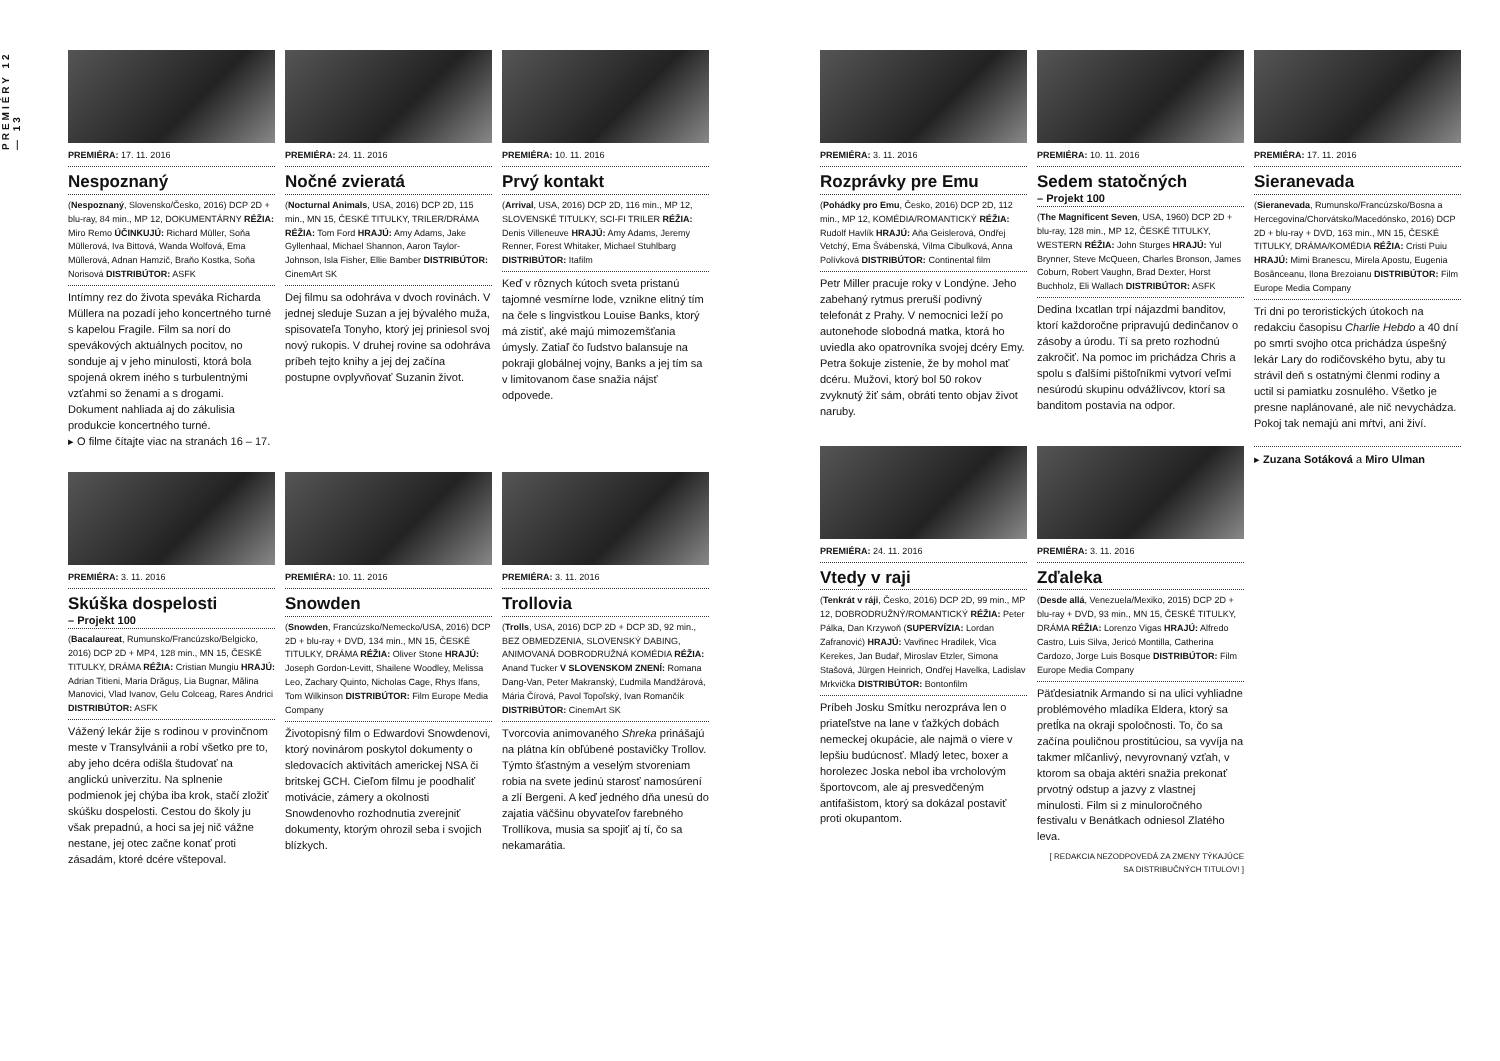PREMIÉRY 12 — 13
PREMIÉRA: 17. 11. 2016
Nespoznaný
(Nespoznaný, Slovensko/Česko, 2016) DCP 2D + blu-ray, 84 min., MP 12, DOKUMENTÁRNY RÉŽIA: Miro Remo ÚČINKUJÚ: Richard Müller, Soňa Müllerová, Iva Bittová, Wanda Wolfová, Ema Müllerová, Adnan Hamzič, Braňo Kostka, Soňa Norisová DISTRIBÚTOR: ASFK
Intímny rez do života speváka Richarda Müllera na pozadí jeho koncertného turné s kapelou Fragile. Film sa norí do spevákových aktuálnych pocitov, no sonduje aj v jeho minulosti, ktorá bola spojená okrem iného s turbulentnými vzťahmi so ženami a s drogami. Dokument nahliada aj do zákulisia produkcie koncertného turné.
▸ O filme čítajte viac na stranách 16 – 17.
PREMIÉRA: 24. 11. 2016
Nočné zvieratá
(Nocturnal Animals, USA, 2016) DCP 2D, 115 min., MN 15, ČESKÉ TITULKY, TRILER/DRÁMA RÉŽIA: Tom Ford HRAJÚ: Amy Adams, Jake Gyllenhaal, Michael Shannon, Aaron Taylor-Johnson, Isla Fisher, Ellie Bamber DISTRIBÚTOR: CinemArt SK
Dej filmu sa odohráva v dvoch rovinách. V jednej sleduje Suzan a jej bývalého muža, spisovateľa Tonyho, ktorý jej priniesol svoj nový rukopis. V druhej rovine sa odohráva príbeh tejto knihy a jej dej začína postupne ovplyvňovať Suzanin život.
PREMIÉRA: 10. 11. 2016
Prvý kontakt
(Arrival, USA, 2016) DCP 2D, 116 min., MP 12, SLOVENSKÉ TITULKY, SCI-FI TRILER RÉŽIA: Denis Villeneuve HRAJÚ: Amy Adams, Jeremy Renner, Forest Whitaker, Michael Stuhlbarg DISTRIBÚTOR: Itafilm
Keď v rôznych kútoch sveta pristanú tajomné vesmírne lode, vznikne elitný tím na čele s lingvistkou Louise Banks, ktorý má zistiť, aké majú mimozemšťania úmysly. Zatiaľ čo ľudstvo balansuje na pokraji globálnej vojny, Banks a jej tím sa v limitovanom čase snažia nájsť odpovede.
PREMIÉRA: 3. 11. 2016
Skúška dospelosti
– Projekt 100
(Bacalaureat, Rumunsko/Francúzsko/Belgicko, 2016) DCP 2D + MP4, 128 min., MN 15, ČESKÉ TITULKY, DRÁMA RÉŽIA: Cristian Mungiu HRAJÚ: Adrian Titieni, Maria Drăguș, Lia Bugnar, Mălina Manovici, Vlad Ivanov, Gelu Colceag, Rares Andrici DISTRIBÚTOR: ASFK
Vážený lekár žije s rodinou v provinčnom meste v Transylvánii a robí všetko pre to, aby jeho dcéra odišla študovať na anglickú univerzitu. Na splnenie podmienok jej chýba iba krok, stačí zložiť skúšku dospelosti. Cestou do školy ju však prepadnú, a hoci sa jej nič vážne nestane, jej otec začne konať proti zásadám, ktoré dcére vštepoval.
PREMIÉRA: 10. 11. 2016
Snowden
(Snowden, Francúzsko/Nemecko/USA, 2016) DCP 2D + blu-ray + DVD, 134 min., MN 15, ČESKÉ TITULKY, DRÁMA RÉŽIA: Oliver Stone HRAJÚ: Joseph Gordon-Levitt, Shailene Woodley, Melissa Leo, Zachary Quinto, Nicholas Cage, Rhys Ifans, Tom Wilkinson DISTRIBÚTOR: Film Europe Media Company
Životopisný film o Edwardovi Snowdenovi, ktorý novinárom poskytol dokumenty o sledovacích aktivitách americkej NSA či britskej GCH. Cieľom filmu je poodhaliť motivácie, zámery a okolnosti Snowdenovho rozhodnutia zverejniť dokumenty, ktorým ohrozil seba i svojich blízkych.
PREMIÉRA: 3. 11. 2016
Trollovia
(Trolls, USA, 2016) DCP 2D + DCP 3D, 92 min., BEZ OBMEDZENIA, SLOVENSKÝ DABING, ANIMOVANÁ DOBRODRUŽNÁ KOMÉDIA RÉŽIA: Anand Tucker V SLOVENSKOM ZNENÍ: Romana Dang-Van, Peter Makranský, Ľudmila Mandžárová, Mária Čírová, Pavol Topoľský, Ivan Romančík DISTRIBÚTOR: CinemArt SK
Tvorcovia animovaného Shreka prinášajú na plátna kín obľúbené postavičky Trollov. Týmto šťastným a veselým stvoreniam robia na svete jedinú starosť namosúrení a zlí Bergeni. A keď jedného dňa unesú do zajatia väčšinu obyvateľov farebného Trollíkova, musia sa spojiť aj tí, čo sa nekamarátia.
PREMIÉRA: 3. 11. 2016
Rozprávky pre Emu
(Pohádky pro Emu, Česko, 2016) DCP 2D, 112 min., MP 12, KOMÉDIA/ROMANTICKÝ RÉŽIA: Rudolf Havlík HRAJÚ: Aňa Geislerová, Ondřej Vetchý, Ema Švábenská, Vilma Cibulková, Anna Polívková DISTRIBÚTOR: Continental film
Petr Miller pracuje roky v Londýne. Jeho zabehaný rytmus preruší podivný telefonát z Prahy. V nemocnici leží po autonehode slobodná matka, ktorá ho uviedla ako opatrovníka svojej dcéry Emy. Petra šokuje zistenie, že by mohol mať dcéru. Mužovi, ktorý bol 50 rokov zvyknutý žiť sám, obráti tento objav život naruby.
PREMIÉRA: 10. 11. 2016
Sedem statočných
– Projekt 100
(The Magnificent Seven, USA, 1960) DCP 2D + blu-ray, 128 min., MP 12, ČESKÉ TITULKY, WESTERN RÉŽIA: John Sturges HRAJÚ: Yul Brynner, Steve McQueen, Charles Bronson, James Coburn, Robert Vaughn, Brad Dexter, Horst Buchholz, Eli Wallach DISTRIBÚTOR: ASFK
Dedina Ixcatlan trpí nájazdmi banditov, ktorí každoročne pripravujú dedinčanov o zásoby a úrodu. Tí sa preto rozhodnú zakročiť. Na pomoc im prichádza Chris a spolu s ďalšími pištoľníkmi vytvorí veľmi nesúrodú skupinu odvážlivcov, ktorí sa banditom postavia na odpor.
PREMIÉRA: 17. 11. 2016
Sieranevada
(Sieranevada, Rumunsko/Francúzsko/Bosna a Hercegovina/Chorvátsko/Macedónsko, 2016) DCP 2D + blu-ray + DVD, 163 min., MN 15, ČESKÉ TITULKY, DRÁMA/KOMÉDIA RÉŽIA: Cristi Puiu HRAJÚ: Mimi Branescu, Mirela Apostu, Eugenia Bosânceanu, Ilona Brezoianu DISTRIBÚTOR: Film Europe Media Company
Tri dni po teroristických útokoch na redakciu časopisu Charlie Hebdo a 40 dní po smrti svojho otca prichádza úspešný lekár Lary do rodičovského bytu, aby tu strávil deň s ostatnými členmi rodiny a uctil si pamiatku zosnulého. Všetko je presne naplánované, ale nič nevychádza. Pokoj tak nemajú ani mŕtvi, ani živí.
PREMIÉRA: 24. 11. 2016
Vtedy v raji
(Tenkrát v ráji, Česko, 2016) DCP 2D, 99 min., MP 12, DOBRODRUŽNÝ/ROMANTICKÝ RÉŽIA: Peter Pálka, Dan Krzywoň (SUPERVÍZIA: Lordan Zafranović) HRAJÚ: Vavřinec Hradilek, Vica Kerekes, Jan Budař, Miroslav Etzler, Simona Stašová, Jürgen Heinrich, Ondřej Havelka, Ladislav Mrkvička DISTRIBÚTOR: Bontonfilm
Príbeh Josku Smítku nerozpráva len o priateľstve na lane v ťažkých dobách nemeckej okupácie, ale najmä o viere v lepšiu budúcnosť. Mladý letec, boxer a horolezec Joska nebol iba vrcholovým športovcom, ale aj presvedčeným antifašistom, ktorý sa dokázal postaviť proti okupantom.
PREMIÉRA: 3. 11. 2016
Zďaleka
(Desde allá, Venezuela/Mexiko, 2015) DCP 2D + blu-ray + DVD, 93 min., MN 15, ČESKÉ TITULKY, DRÁMA RÉŽIA: Lorenzo Vigas HRAJÚ: Alfredo Castro, Luis Silva, Jericó Montilla, Catherina Cardozo, Jorge Luis Bosque DISTRIBÚTOR: Film Europe Media Company
Päťdesiatnik Armando si na ulici vyhliadne problémového mladíka Eldera, ktorý sa pretĺka na okraji spoločnosti. To, čo sa začína pouličnou prostitúciou, sa vyvíja na takmer mlčanlivý, nevyrovnaný vzťah, v ktorom sa obaja aktéri snažia prekonať prvotný odstup a jazvy z vlastnej minulosti. Film si z minuloročného festivalu v Benátkach odniesol Zlatého leva.
[ REDAKCIA NEZODPOVEDÁ ZA ZMENY TÝKAJÚCE SA DISTRIBUČNÝCH TITULOV! ]
▸ Zuzana Sotáková a Miro Ulman